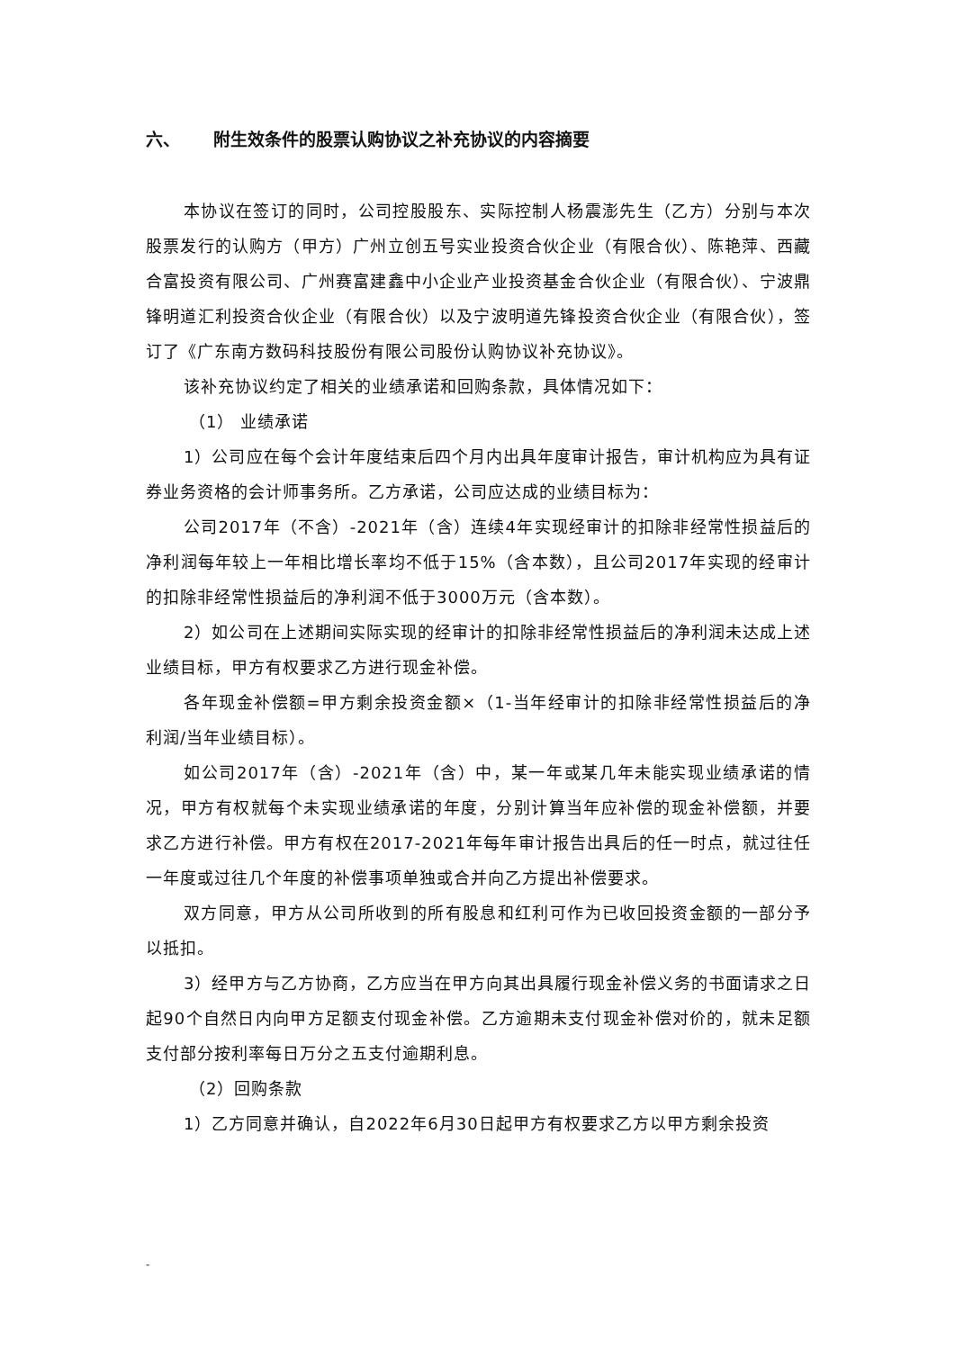六、 附生效条件的股票认购协议之补充协议的内容摘要
本协议在签订的同时，公司控股股东、实际控制人杨震澎先生（乙方）分别与本次股票发行的认购方（甲方）广州立创五号实业投资合伙企业（有限合伙）、陈艳萍、西藏合富投资有限公司、广州赛富建鑫中小企业产业投资基金合伙企业（有限合伙）、宁波鼎锋明道汇利投资合伙企业（有限合伙）以及宁波明道先锋投资合伙企业（有限合伙），签订了《广东南方数码科技股份有限公司股份认购协议补充协议》。
该补充协议约定了相关的业绩承诺和回购条款，具体情况如下：
（1） 业绩承诺
1）公司应在每个会计年度结束后四个月内出具年度审计报告，审计机构应为具有证券业务资格的会计师事务所。乙方承诺，公司应达成的业绩目标为：
公司2017年（不含）-2021年（含）连续4年实现经审计的扣除非经常性损益后的净利润每年较上一年相比增长率均不低于15%（含本数），且公司2017年实现的经审计的扣除非经常性损益后的净利润不低于3000万元（含本数）。
2）如公司在上述期间实际实现的经审计的扣除非经常性损益后的净利润未达成上述业绩目标，甲方有权要求乙方进行现金补偿。
各年现金补偿额=甲方剩余投资金额×（1-当年经审计的扣除非经常性损益后的净利润/当年业绩目标）。
如公司2017年（含）-2021年（含）中，某一年或某几年未能实现业绩承诺的情况，甲方有权就每个未实现业绩承诺的年度，分别计算当年应补偿的现金补偿额，并要求乙方进行补偿。甲方有权在2017-2021年每年审计报告出具后的任一时点，就过往任一年度或过往几个年度的补偿事项单独或合并向乙方提出补偿要求。
双方同意，甲方从公司所收到的所有股息和红利可作为已收回投资金额的一部分予以抵扣。
3）经甲方与乙方协商，乙方应当在甲方向其出具履行现金补偿义务的书面请求之日起90个自然日内向甲方足额支付现金补偿。乙方逾期未支付现金补偿对价的，就未足额支付部分按利率每日万分之五支付逾期利息。
（2）回购条款
1）乙方同意并确认，自2022年6月30日起甲方有权要求乙方以甲方剩余投资
-